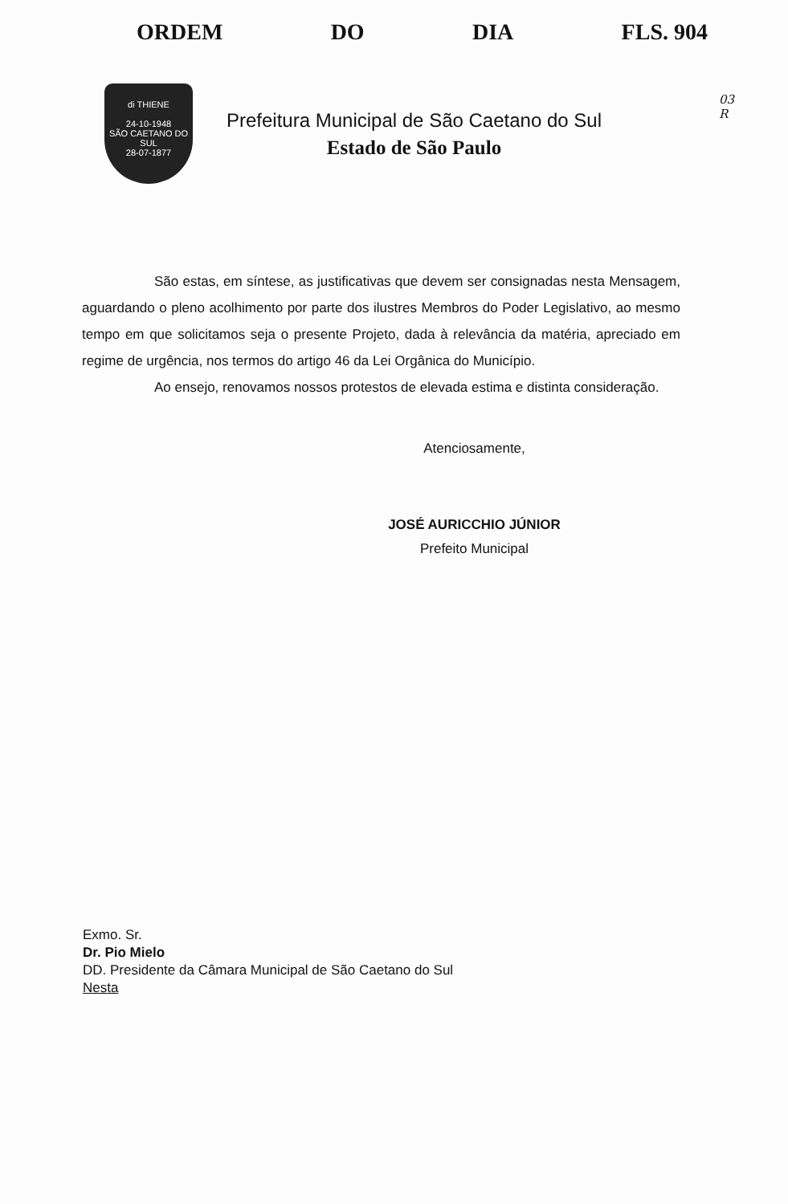ORDEM DO DIA FLS. 904
03
R
di THIENE
24-10-1948
SÃO CAETANO DO SUL
28-07-1877
Prefeitura Municipal de São Caetano do Sul
Estado de São Paulo
São estas, em síntese, as justificativas que devem ser consignadas nesta Mensagem, aguardando o pleno acolhimento por parte dos ilustres Membros do Poder Legislativo, ao mesmo tempo em que solicitamos seja o presente Projeto, dada à relevância da matéria, apreciado em regime de urgência, nos termos do artigo 46 da Lei Orgânica do Município.
Ao ensejo, renovamos nossos protestos de elevada estima e distinta consideração.
Atenciosamente,
JOSÉ AURICCHIO JÚNIOR
Prefeito Municipal
Exmo. Sr.
Dr. Pio Mielo
DD. Presidente da Câmara Municipal de São Caetano do Sul
Nesta